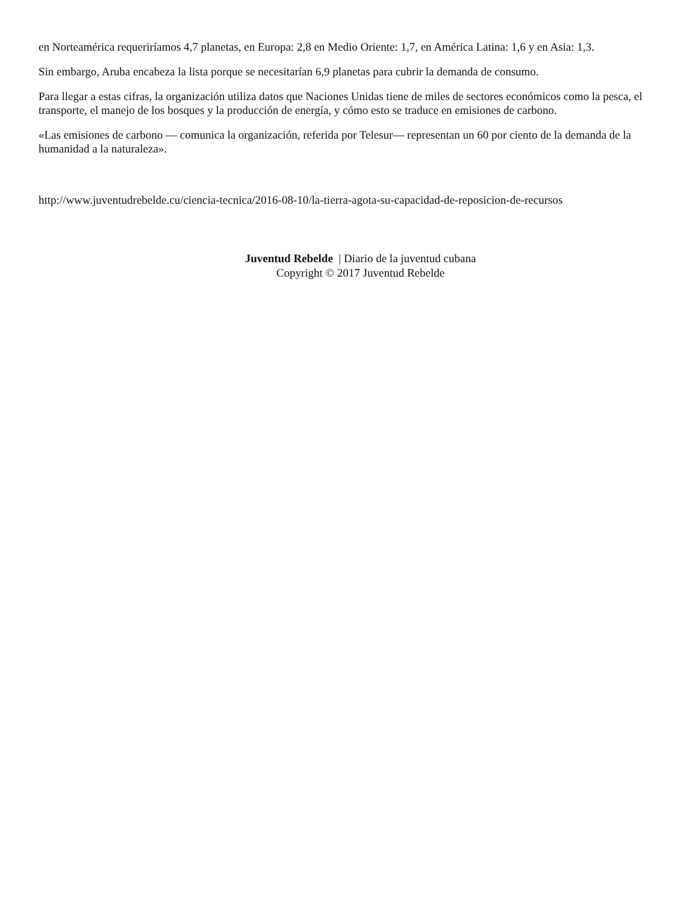en Norteamérica requeriríamos 4,7 planetas, en Europa: 2,8 en Medio Oriente: 1,7, en América Latina: 1,6 y en Asia: 1,3.
Sin embargo, Aruba encabeza la lista porque se necesitarían 6,9 planetas para cubrir la demanda de consumo.
Para llegar a estas cifras, la organización utiliza datos que Naciones Unidas tiene de miles de sectores económicos como la pesca, el transporte, el manejo de los bosques y la producción de energía, y cómo esto se traduce en emisiones de carbono.
«Las emisiones de carbono — comunica la organización, referida por Telesur— representan un 60 por ciento de la demanda de la humanidad a la naturaleza».
http://www.juventudrebelde.cu/ciencia-tecnica/2016-08-10/la-tierra-agota-su-capacidad-de-reposicion-de-recursos
Juventud Rebelde | Diario de la juventud cubana
Copyright © 2017 Juventud Rebelde